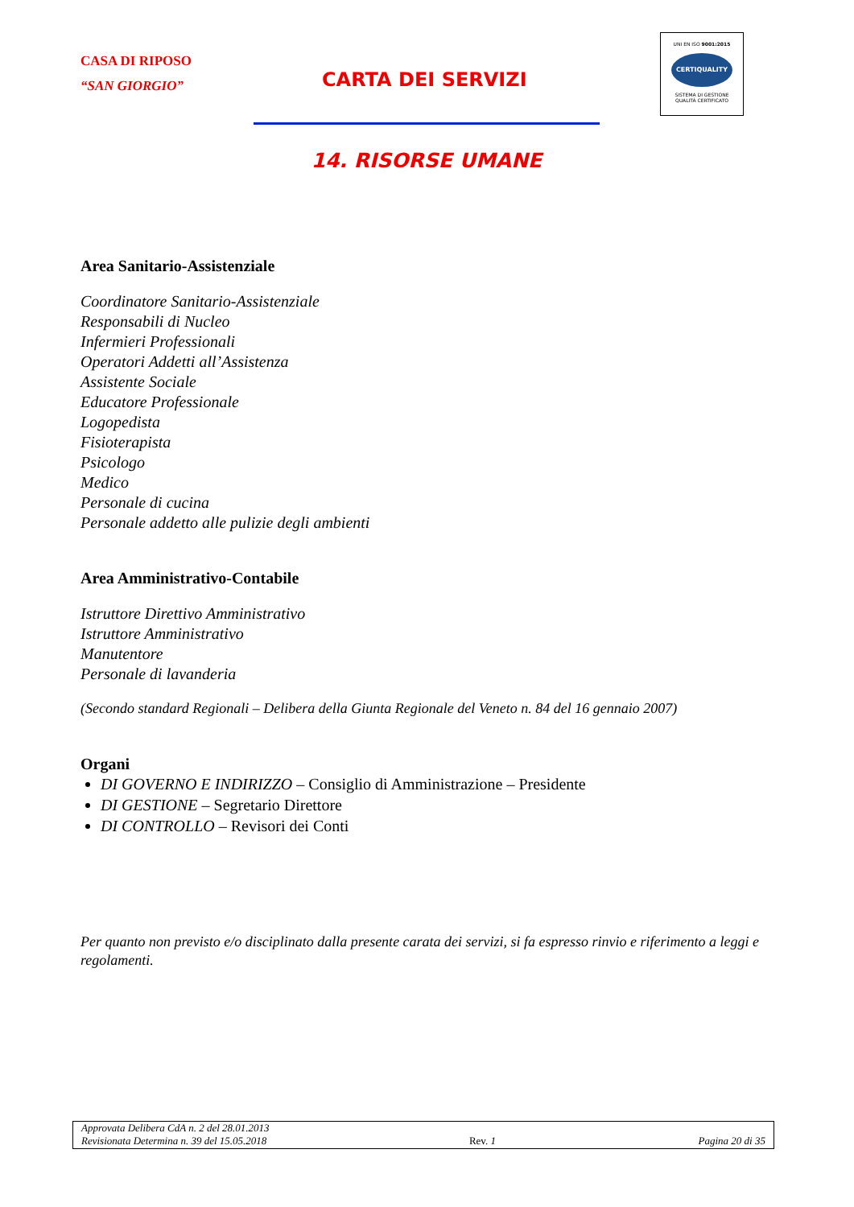CASA DI RIPOSO
“SAN GIORGIO”
CARTA DEI SERVIZI
UNI EN ISO 9001:2015
CERTIQUALITY
SISTEMA DI GESTIONE
QUALITÀ CERTIFICATO
14. RISORSE UMANE
Area Sanitario-Assistenziale
Coordinatore Sanitario-Assistenziale
Responsabili di Nucleo
Infermieri Professionali
Operatori Addetti all’Assistenza
Assistente Sociale
Educatore Professionale
Logopedista
Fisioterapista
Psicologo
Medico
Personale di cucina
Personale addetto alle pulizie degli ambienti
Area Amministrativo-Contabile
Istruttore Direttivo Amministrativo
Istruttore Amministrativo
Manutentore
Personale di lavanderia
(Secondo standard Regionali – Delibera della Giunta Regionale del Veneto n. 84 del 16 gennaio 2007)
Organi
DI GOVERNO E INDIRIZZO – Consiglio di Amministrazione – Presidente
DI GESTIONE – Segretario Direttore
DI CONTROLLO – Revisori dei Conti
Per quanto non previsto e/o disciplinato dalla presente carata dei servizi, si fa espresso rinvio e riferimento a leggi e regolamenti.
Approvata Delibera CdA n. 2 del 28.01.2013
Revisionata Determina n. 39 del 15.05.2018 Rev. 1 Pagina 20 di 35